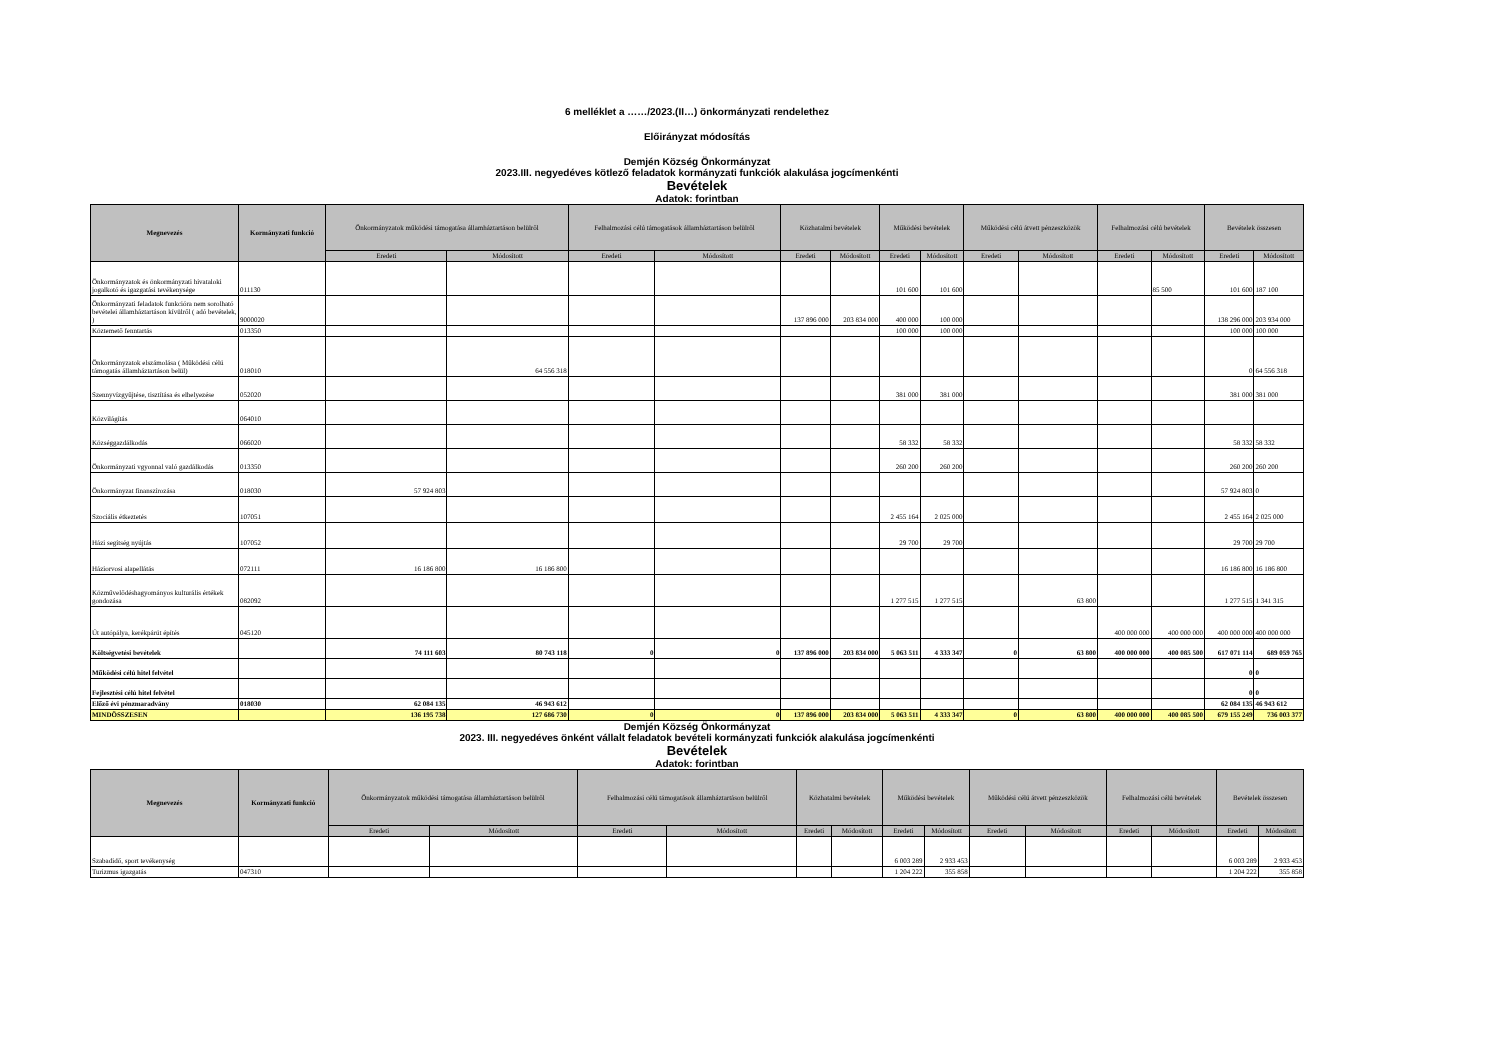6 melléklet a ……/2023.(II…) önkormányzati rendelethez
Előirányzat módosítás
Demjén Község Önkormányzat
2023.III. negyedéves kötlező feladatok kormányzati funkciók alakulása jogcímenkénti
Bevételek
Adatok: forintban
| Megnevezés | Kormányzati funkció | Önkormányzatok működési támogatása államháztartáson belülről | | Felhalmozási célú támogatások államháztartáson belülről | | Közhatalmi bevételek | | Működési bevételek | | Működési célú átvett pénzeszközök | | Felhalmozási célú bevételek | | Bevételek összesen | |
| --- | --- | --- | --- | --- | --- | --- | --- | --- | --- | --- | --- | --- | --- | --- | --- |
| | | Eredeti | Módosított | Eredeti | Módosított | Eredeti | Módosított | Eredeti | Módosított | Eredeti | Módosított | Eredeti | Módosított | Eredeti | Módosított |
| Önkormányzatok és önkormányzati hivataloki jogalkotó és igazgatási tevékenysége | 011130 | | | | | | | 101 600 | 101 600 | | | | 85 500 | 101 600 | 187 100 |
| Önkormányzati feladatok funkcióra nem sorolható bevételei államháztartáson kívülről ( adó bevételek, ) | 9000020 | | | | | 137 896 000 | 203 834 000 | 400 000 | 100 000 | | | | | 138 296 000 | 203 934 000 |
| Köztemető fenntartás | 013350 | | | | | | | 100 000 | 100 000 | | | | | 100 000 | 100 000 |
| Önkormányzatok elszámolása ( Működési célú támogatás államháztartáson belül) | 018010 | | 64 556 318 | | | | | | | | | | | 0 | 64 556 318 |
| Szennyvízgyűjtése, tisztítása és elhelyezése | 052020 | | | | | | | 381 000 | 381 000 | | | | | 381 000 | 381 000 |
| Közvilágítás | 064010 | | | | | | | | | | | | | | |
| Községgazdálkodás | 066020 | | | | | | | 58 332 | 58 332 | | | | | 58 332 | 58 332 |
| Önkormányzati vgyonnal való gazdálkodás | 013350 | | | | | | | 260 200 | 260 200 | | | | | 260 200 | 260 200 |
| Önkormányzat finanszírozása | 018030 | 57 924 803 | | | | | | | | | | | | 57 924 803 | 0 |
| Szociális étkeztetés | 107051 | | | | | | | 2 455 164 | 2 025 000 | | | | | 2 455 164 | 2 025 000 |
| Házi segítség nyújtás | 107052 | | | | | | | 29 700 | 29 700 | | | | | 29 700 | 29 700 |
| Háziorvosi alapellátás | 072111 | 16 186 800 | 16 186 800 | | | | | | | | | | | 16 186 800 | 16 186 800 |
| Közművelődéshagyományos kulturális értékek gondozása | 082092 | | | | | | | 1 277 515 | 1 277 515 | | 63 800 | | | 1 277 515 | 1 341 315 |
| Út autópálya, kerékpárút építés | 045120 | | | | | | | | | | | 400 000 000 | 400 000 000 | 400 000 000 | 400 000 000 |
| Költségvetési bevételek | | 74 111 603 | 80 743 118 | 0 | 0 | 137 896 000 | 203 834 000 | 5 063 511 | 4 333 347 | 0 | 63 800 | 400 000 000 | 400 085 500 | 617 071 114 | 689 059 765 |
| Működési célú hitel felvétel | | | | | | | | | | | | | | 0 | 0 |
| Fejlesztési célú hitel felvétel | | | | | | | | | | | | | | 0 | 0 |
| Előző évi pénzmaradvány | 018030 | 62 084 135 | 46 943 612 | | | | | | | | | | | 62 084 135 | 46 943 612 |
| MINDÖSSZESEN | | 136 195 738 | 127 686 730 | 0 | 0 | 137 896 000 | 203 834 000 | 5 063 511 | 4 333 347 | 0 | 63 800 | 400 000 000 | 400 085 500 | 679 155 249 | 736 003 377 |
Demjén Község Önkormányzat
2023. III. negyedéves önként vállalt feladatok bevételi kormányzati funkciók alakulása jogcímenkénti
Bevételek
Adatok: forintban
| Megnevezés | Kormányzati funkció | Önkormányzatok működési támogatása államháztartáson belülről | | Felhalmozási célú támogatások államháztartáson belülről | | Közhatalmi bevételek | | Működési bevételek | | Működési célú átvett pénzeszközök | | Felhalmozási célú bevételek | | Bevételek összesen | |
| --- | --- | --- | --- | --- | --- | --- | --- | --- | --- | --- | --- | --- | --- | --- | --- |
| | | Eredeti | Módosított | Eredeti | Módosított | Eredeti | Módosított | Eredeti | Módosított | Eredeti | Módosított | Eredeti | Módosított | Eredeti | Módosított |
| Szabadidő, sport tevékenység | | | | | | | | 6 003 289 | 2 933 453 | | | | | 6 003 289 | 2 933 453 |
| Turizmus igazgatás | 047310 | | | | | | | 1 204 222 | 355 858 | | | | | 1 204 222 | 355 858 |